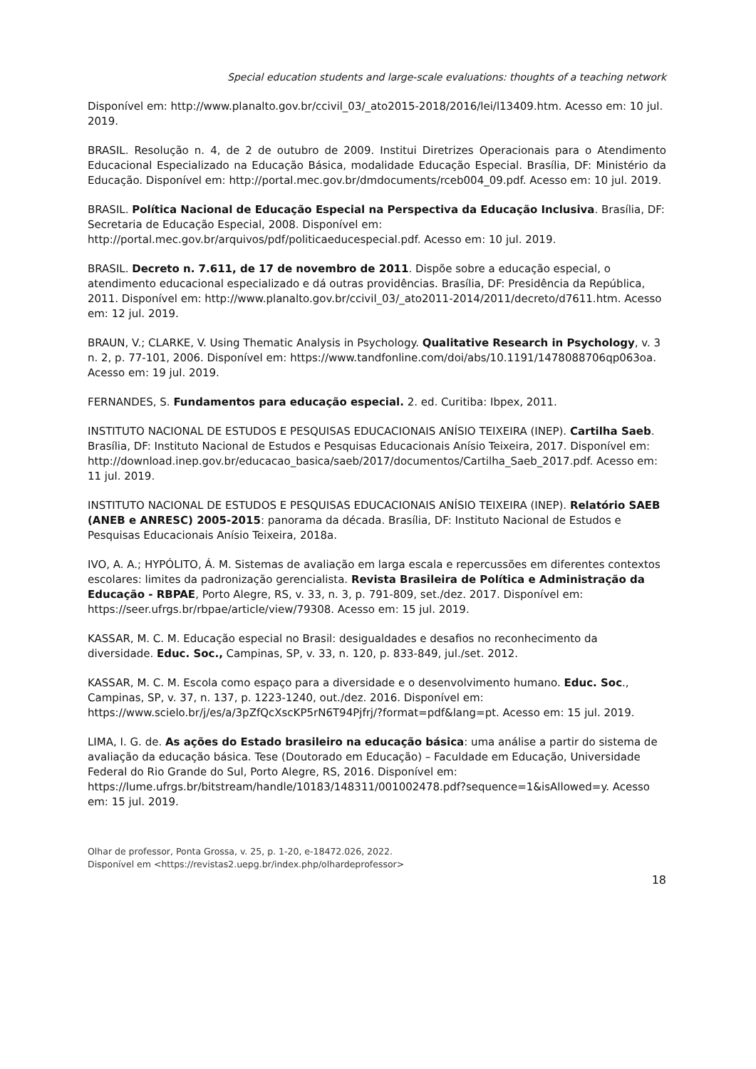Special education students and large-scale evaluations: thoughts of a teaching network
Disponível em: http://www.planalto.gov.br/ccivil_03/_ato2015-2018/2016/lei/l13409.htm. Acesso em: 10 jul. 2019.
BRASIL. Resolução n. 4, de 2 de outubro de 2009. Institui Diretrizes Operacionais para o Atendimento Educacional Especializado na Educação Básica, modalidade Educação Especial. Brasília, DF: Ministério da Educação. Disponível em: http://portal.mec.gov.br/dmdocuments/rceb004_09.pdf. Acesso em: 10 jul. 2019.
BRASIL. Política Nacional de Educação Especial na Perspectiva da Educação Inclusiva. Brasília, DF: Secretaria de Educação Especial, 2008. Disponível em: http://portal.mec.gov.br/arquivos/pdf/politicaeducespecial.pdf. Acesso em: 10 jul. 2019.
BRASIL. Decreto n. 7.611, de 17 de novembro de 2011. Dispõe sobre a educação especial, o atendimento educacional especializado e dá outras providências. Brasília, DF: Presidência da República, 2011. Disponível em: http://www.planalto.gov.br/ccivil_03/_ato2011-2014/2011/decreto/d7611.htm. Acesso em: 12 jul. 2019.
BRAUN, V.; CLARKE, V. Using Thematic Analysis in Psychology. Qualitative Research in Psychology, v. 3 n. 2, p. 77-101, 2006. Disponível em: https://www.tandfonline.com/doi/abs/10.1191/1478088706qp063oa. Acesso em: 19 jul. 2019.
FERNANDES, S. Fundamentos para educação especial. 2. ed. Curitiba: Ibpex, 2011.
INSTITUTO NACIONAL DE ESTUDOS E PESQUISAS EDUCACIONAIS ANÍSIO TEIXEIRA (INEP). Cartilha Saeb. Brasília, DF: Instituto Nacional de Estudos e Pesquisas Educacionais Anísio Teixeira, 2017. Disponível em: http://download.inep.gov.br/educacao_basica/saeb/2017/documentos/Cartilha_Saeb_2017.pdf. Acesso em: 11 jul. 2019.
INSTITUTO NACIONAL DE ESTUDOS E PESQUISAS EDUCACIONAIS ANÍSIO TEIXEIRA (INEP). Relatório SAEB (ANEB e ANRESC) 2005-2015: panorama da década. Brasília, DF: Instituto Nacional de Estudos e Pesquisas Educacionais Anísio Teixeira, 2018a.
IVO, A. A.; HYPÓLITO, Á. M. Sistemas de avaliação em larga escala e repercussões em diferentes contextos escolares: limites da padronização gerencialista. Revista Brasileira de Política e Administração da Educação - RBPAE, Porto Alegre, RS, v. 33, n. 3, p. 791-809, set./dez. 2017. Disponível em: https://seer.ufrgs.br/rbpae/article/view/79308. Acesso em: 15 jul. 2019.
KASSAR, M. C. M. Educação especial no Brasil: desigualdades e desafios no reconhecimento da diversidade. Educ. Soc., Campinas, SP, v. 33, n. 120, p. 833-849, jul./set. 2012.
KASSAR, M. C. M. Escola como espaço para a diversidade e o desenvolvimento humano. Educ. Soc., Campinas, SP, v. 37, n. 137, p. 1223-1240, out./dez. 2016. Disponível em: https://www.scielo.br/j/es/a/3pZfQcXscKP5rN6T94Pjfrj/?format=pdf&lang=pt. Acesso em: 15 jul. 2019.
LIMA, I. G. de. As ações do Estado brasileiro na educação básica: uma análise a partir do sistema de avaliação da educação básica. Tese (Doutorado em Educação) – Faculdade em Educação, Universidade Federal do Rio Grande do Sul, Porto Alegre, RS, 2016. Disponível em: https://lume.ufrgs.br/bitstream/handle/10183/148311/001002478.pdf?sequence=1&isAllowed=y. Acesso em: 15 jul. 2019.
Olhar de professor, Ponta Grossa, v. 25, p. 1-20, e-18472.026, 2022.
Disponível em <https://revistas2.uepg.br/index.php/olhardeprofessor>
18